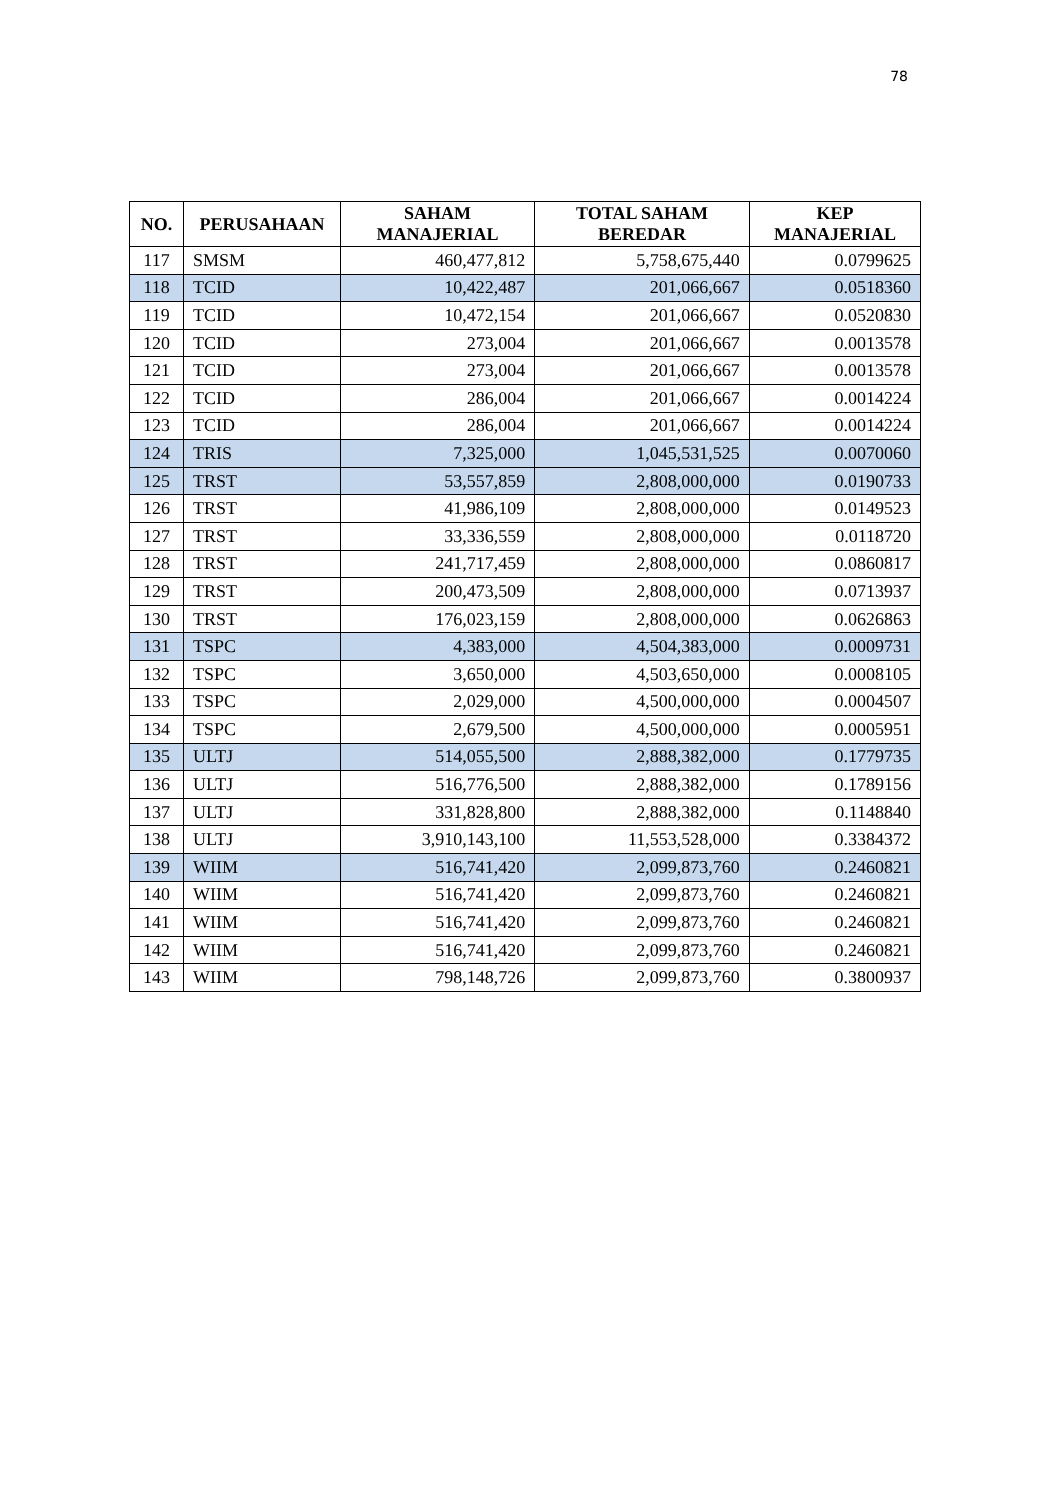78
| NO. | PERUSAHAAN | SAHAM MANAJERIAL | TOTAL SAHAM BEREDAR | KEP MANAJERIAL |
| --- | --- | --- | --- | --- |
| 117 | SMSM | 460,477,812 | 5,758,675,440 | 0.0799625 |
| 118 | TCID | 10,422,487 | 201,066,667 | 0.0518360 |
| 119 | TCID | 10,472,154 | 201,066,667 | 0.0520830 |
| 120 | TCID | 273,004 | 201,066,667 | 0.0013578 |
| 121 | TCID | 273,004 | 201,066,667 | 0.0013578 |
| 122 | TCID | 286,004 | 201,066,667 | 0.0014224 |
| 123 | TCID | 286,004 | 201,066,667 | 0.0014224 |
| 124 | TRIS | 7,325,000 | 1,045,531,525 | 0.0070060 |
| 125 | TRST | 53,557,859 | 2,808,000,000 | 0.0190733 |
| 126 | TRST | 41,986,109 | 2,808,000,000 | 0.0149523 |
| 127 | TRST | 33,336,559 | 2,808,000,000 | 0.0118720 |
| 128 | TRST | 241,717,459 | 2,808,000,000 | 0.0860817 |
| 129 | TRST | 200,473,509 | 2,808,000,000 | 0.0713937 |
| 130 | TRST | 176,023,159 | 2,808,000,000 | 0.0626863 |
| 131 | TSPC | 4,383,000 | 4,504,383,000 | 0.0009731 |
| 132 | TSPC | 3,650,000 | 4,503,650,000 | 0.0008105 |
| 133 | TSPC | 2,029,000 | 4,500,000,000 | 0.0004507 |
| 134 | TSPC | 2,679,500 | 4,500,000,000 | 0.0005951 |
| 135 | ULTJ | 514,055,500 | 2,888,382,000 | 0.1779735 |
| 136 | ULTJ | 516,776,500 | 2,888,382,000 | 0.1789156 |
| 137 | ULTJ | 331,828,800 | 2,888,382,000 | 0.1148840 |
| 138 | ULTJ | 3,910,143,100 | 11,553,528,000 | 0.3384372 |
| 139 | WIIM | 516,741,420 | 2,099,873,760 | 0.2460821 |
| 140 | WIIM | 516,741,420 | 2,099,873,760 | 0.2460821 |
| 141 | WIIM | 516,741,420 | 2,099,873,760 | 0.2460821 |
| 142 | WIIM | 516,741,420 | 2,099,873,760 | 0.2460821 |
| 143 | WIIM | 798,148,726 | 2,099,873,760 | 0.3800937 |